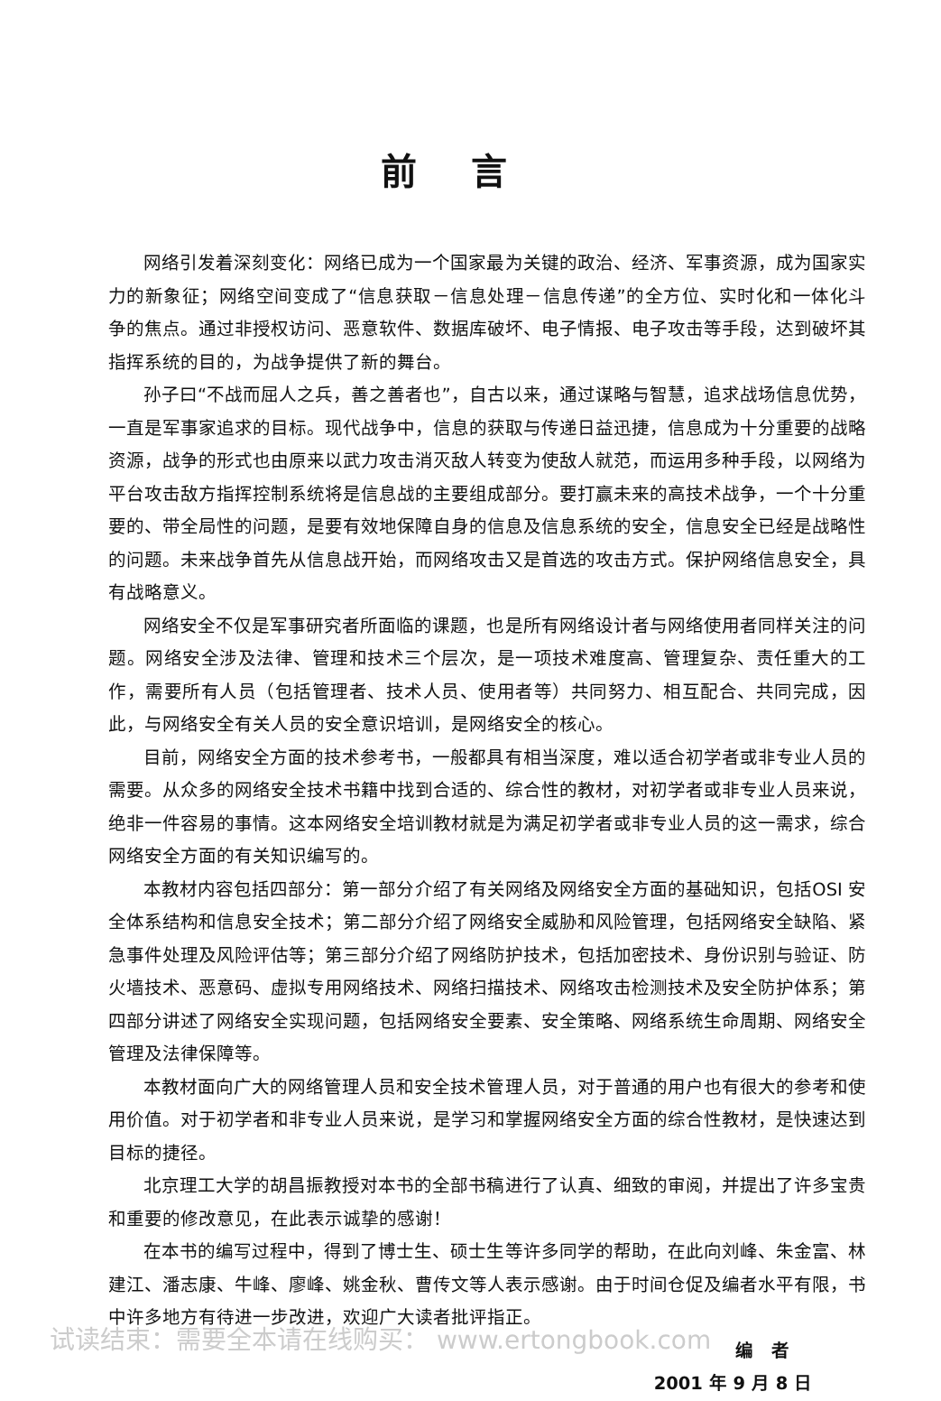前言
网络引发着深刻变化：网络已成为一个国家最为关键的政治、经济、军事资源，成为国家实力的新象征；网络空间变成了“信息获取－信息处理－信息传递”的全方位、实时化和一体化斗争的焦点。通过非授权访问、恶意软件、数据库破坏、电子情报、电子攻击等手段，达到破坏其指挥系统的目的，为战争提供了新的舞台。
孙子曰“不战而屈人之兵，善之善者也”，自古以来，通过谋略与智慧，追求战场信息优势，一直是军事家追求的目标。现代战争中，信息的获取与传递日益迅捷，信息成为十分重要的战略资源，战争的形式也由原来以武力攻击消灭敌人转变为使敌人就范，而运用多种手段，以网络为平台攻击敌方指挥控制系统将是信息战的主要组成部分。要打赢未来的高技术战争，一个十分重要的、带全局性的问题，是要有效地保障自身的信息及信息系统的安全，信息安全已经是战略性的问题。未来战争首先从信息战开始，而网络攻击又是首选的攻击方式。保护网络信息安全，具有战略意义。
网络安全不仅是军事研究者所面临的课题，也是所有网络设计者与网络使用者同样关注的问题。网络安全涉及法律、管理和技术三个层次，是一项技术难度高、管理复杂、责任重大的工作，需要所有人员（包括管理者、技术人员、使用者等）共同努力、相互配合、共同完成，因此，与网络安全有关人员的安全意识培训，是网络安全的核心。
目前，网络安全方面的技术参考书，一般都具有相当深度，难以适合初学者或非专业人员的需要。从众多的网络安全技术书籍中找到合适的、综合性的教材，对初学者或非专业人员来说，绝非一件容易的事情。这本网络安全培训教材就是为满足初学者或非专业人员的这一需求，综合网络安全方面的有关知识编写的。
本教材内容包括四部分：第一部分介绍了有关网络及网络安全方面的基础知识，包括OSI 安全体系结构和信息安全技术；第二部分介绍了网络安全威胁和风险管理，包括网络安全缺陷、紧急事件处理及风险评估等；第三部分介绍了网络防护技术，包括加密技术、身份识别与验证、防火墙技术、恶意码、虚拟专用网络技术、网络扫描技术、网络攻击检测技术及安全防护体系；第四部分讲述了网络安全实现问题，包括网络安全要素、安全策略、网络系统生命周期、网络安全管理及法律保障等。
本教材面向广大的网络管理人员和安全技术管理人员，对于普通的用户也有很大的参考和使用价值。对于初学者和非专业人员来说，是学习和掌握网络安全方面的综合性教材，是快速达到目标的捷径。
北京理工大学的胡昌振教授对本书的全部书稿进行了认真、细致的审阅，并提出了许多宝贵和重要的修改意见，在此表示诚挚的感谢！
在本书的编写过程中，得到了博士生、硕士生等许多同学的帮助，在此向刘峰、朱金富、林建江、潘志康、牛峰、廖峰、姚金秋、曹传文等人表示感谢。由于时间仓促及编者水平有限，书中许多地方有待进一步改进，欢迎广大读者批评指正。
编　者
2001 年 9 月 8 日
试读结束：需要全本请在线购买： www.ertongbook.com